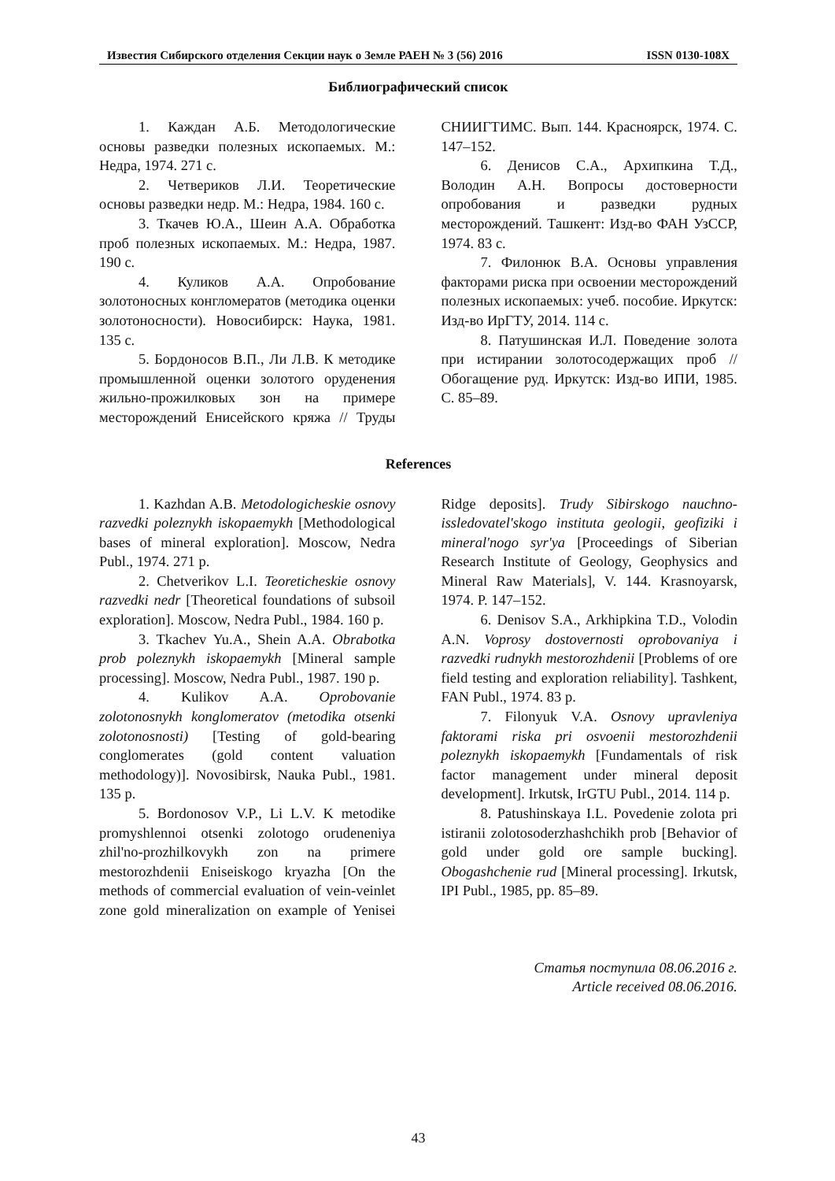Известия Сибирского отделения Секции наук о Земле РАЕН № 3 (56) 2016 ISSN 0130-108X
Библиографический список
1. Каждан А.Б. Методологические основы разведки полезных ископаемых. М.: Недра, 1974. 271 с.
2. Четвериков Л.И. Теоретические основы разведки недр. М.: Недра, 1984. 160 с.
3. Ткачев Ю.А., Шеин А.А. Обработка проб полезных ископаемых. М.: Недра, 1987. 190 с.
4. Куликов А.А. Опробование золотоносных конгломератов (методика оценки золотоносности). Новосибирск: Наука, 1981. 135 с.
5. Бордоносов В.П., Ли Л.В. К методике промышленной оценки золотого оруденения жильно-прожилковых зон на примере месторождений Енисейского кряжа // Труды СНИИГТИМС. Вып. 144. Красноярск, 1974. С. 147–152.
6. Денисов С.А., Архипкина Т.Д., Володин А.Н. Вопросы достоверности опробования и разведки рудных месторождений. Ташкент: Изд-во ФАН УзССР, 1974. 83 с.
7. Филонюк В.А. Основы управления факторами риска при освоении месторождений полезных ископаемых: учеб. пособие. Иркутск: Изд-во ИрГТУ, 2014. 114 с.
8. Патушинская И.Л. Поведение золота при истирании золотосодержащих проб // Обогащение руд. Иркутск: Изд-во ИПИ, 1985. С. 85–89.
References
1. Kazhdan A.B. Metodologicheskie osnovy razvedki poleznykh iskopaemykh [Methodological bases of mineral exploration]. Moscow, Nedra Publ., 1974. 271 p.
2. Chetverikov L.I. Teoreticheskie osnovy razvedki nedr [Theoretical foundations of subsoil exploration]. Moscow, Nedra Publ., 1984. 160 p.
3. Tkachev Yu.A., Shein A.A. Obrabotka prob poleznykh iskopaemykh [Mineral sample processing]. Moscow, Nedra Publ., 1987. 190 p.
4. Kulikov A.A. Oprobovanie zolotonosnykh konglomeratov (metodika otsenki zolotonosnosti) [Testing of gold-bearing conglomerates (gold content valuation methodology)]. Novosibirsk, Nauka Publ., 1981. 135 p.
5. Bordonosov V.P., Li L.V. K metodike promyshlennoi otsenki zolotogo orudeneniya zhil'no-prozhilkovykh zon na primere mestorozhdenii Eniseiskogo kryazha [On the methods of commercial evaluation of vein-veinlet zone gold mineralization on example of Yenisei Ridge deposits]. Trudy Sibirskogo nauchno-issledovatel'skogo instituta geologii, geofiziki i mineral'nogo syr'ya [Proceedings of Siberian Research Institute of Geology, Geophysics and Mineral Raw Materials], V. 144. Krasnoyarsk, 1974. P. 147–152.
6. Denisov S.A., Arkhipkina T.D., Volodin A.N. Voprosy dostovernosti oprobovaniya i razvedki rudnykh mestorozhdenii [Problems of ore field testing and exploration reliability]. Tashkent, FAN Publ., 1974. 83 p.
7. Filonyuk V.A. Osnovy upravleniya faktorami riska pri osvoenii mestorozhdenii poleznykh iskopaemykh [Fundamentals of risk factor management under mineral deposit development]. Irkutsk, IrGTU Publ., 2014. 114 p.
8. Patushinskaya I.L. Povedenie zolota pri istiranii zolotosoderzhashchikh prob [Behavior of gold under gold ore sample bucking]. Obogashchenie rud [Mineral processing]. Irkutsk, IPI Publ., 1985, pp. 85–89.
Статья поступила 08.06.2016 г.
Article received 08.06.2016.
43